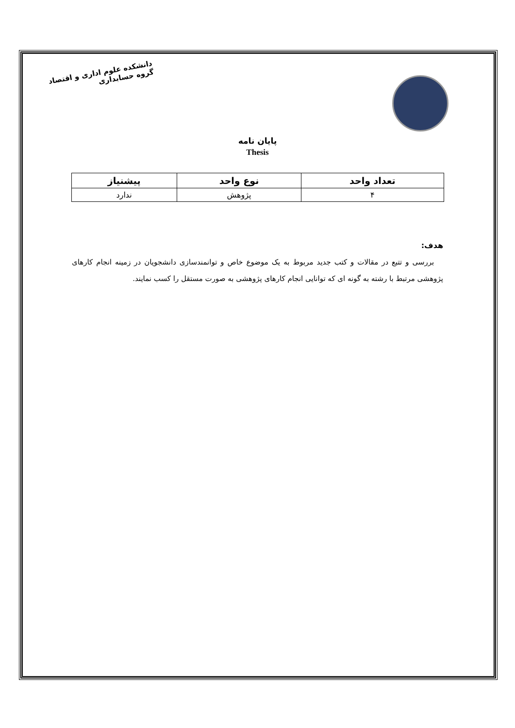دانشکده علوم اداری و اقتصاد
گروه حسابداری
پایان نامه
Thesis
| تعداد واحد | نوع واحد | پیشنیاز |
| --- | --- | --- |
| ۴ | پژوهش | ندارد |
هدف:
بررسی و تتبع در مقالات و کتب جدید مربوط به یک موضوع خاص و توانمندسازی دانشجویان در زمینه انجام کارهای پژوهشی مرتبط با رشته به گونه ای که توانایی انجام کارهای پژوهشی به صورت مستقل را کسب نمایند.